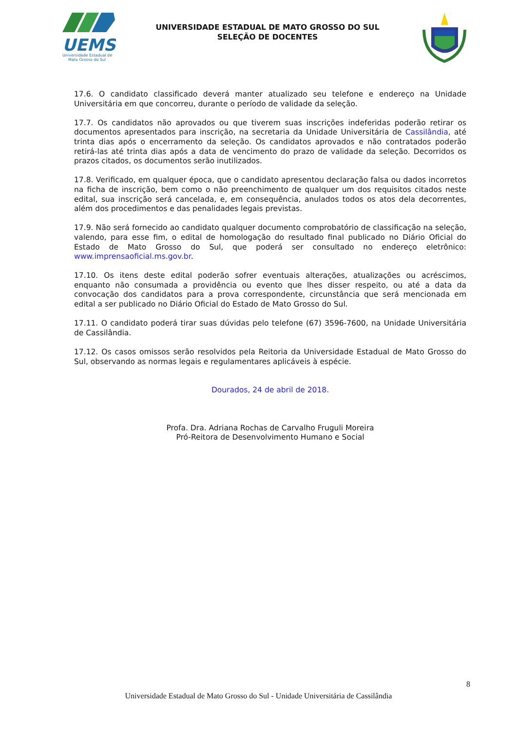UEMS
Universidade Estadual de
Mato Grosso do Sul
UNIVERSIDADE ESTADUAL DE MATO GROSSO DO SUL
SELEÇÃO DE DOCENTES
17.6. O candidato classificado deverá manter atualizado seu telefone e endereço na Unidade Universitária em que concorreu, durante o período de validade da seleção.
17.7. Os candidatos não aprovados ou que tiverem suas inscrições indeferidas poderão retirar os documentos apresentados para inscrição, na secretaria da Unidade Universitária de Cassilândia, até trinta dias após o encerramento da seleção. Os candidatos aprovados e não contratados poderão retirá-las até trinta dias após a data de vencimento do prazo de validade da seleção. Decorridos os prazos citados, os documentos serão inutilizados.
17.8. Verificado, em qualquer época, que o candidato apresentou declaração falsa ou dados incorretos na ficha de inscrição, bem como o não preenchimento de qualquer um dos requisitos citados neste edital, sua inscrição será cancelada, e, em consequência, anulados todos os atos dela decorrentes, além dos procedimentos e das penalidades legais previstas.
17.9. Não será fornecido ao candidato qualquer documento comprobatório de classificação na seleção, valendo, para esse fim, o edital de homologação do resultado final publicado no Diário Oficial do Estado de Mato Grosso do Sul, que poderá ser consultado no endereço eletrônico: www.imprensaoficial.ms.gov.br.
17.10. Os itens deste edital poderão sofrer eventuais alterações, atualizações ou acréscimos, enquanto não consumada a providência ou evento que lhes disser respeito, ou até a data da convocação dos candidatos para a prova correspondente, circunstância que será mencionada em edital a ser publicado no Diário Oficial do Estado de Mato Grosso do Sul.
17.11. O candidato poderá tirar suas dúvidas pelo telefone (67) 3596-7600, na Unidade Universitária de Cassilândia.
17.12. Os casos omissos serão resolvidos pela Reitoria da Universidade Estadual de Mato Grosso do Sul, observando as normas legais e regulamentares aplicáveis à espécie.
Dourados, 24 de abril de 2018.
Profa. Dra. Adriana Rochas de Carvalho Fruguli Moreira
Pró-Reitora de Desenvolvimento Humano e Social
8
Universidade Estadual de Mato Grosso do Sul - Unidade Universitária de Cassilândia